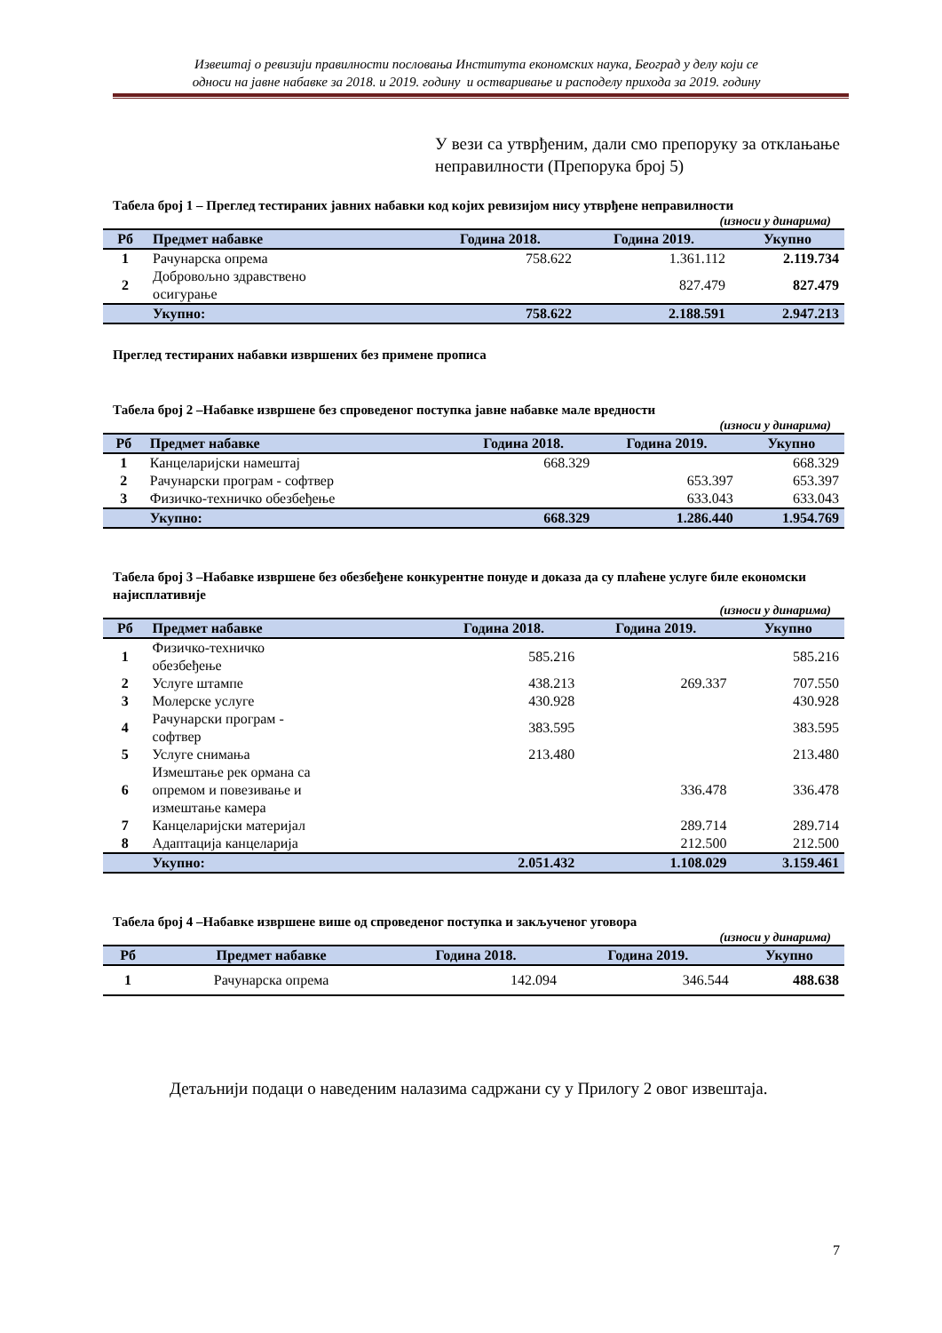Извештај о ревизији правилности пословања Института економских наука, Београд у делу који се
односи на јавне набавке за 2018. и 2019. годину и остваривање и расподелу прихода за 2019. годину
У вези са утврђеним, дали смо препоруку за отклањање неправилности (Препорука број 5)
Табела број 1 – Преглед тестираних јавних набавки код којих ревизијом нису утврђене неправилности
(износи у динарима)
| Рб | Предмет набавке | Година 2018. | Година 2019. | Укупно |
| --- | --- | --- | --- | --- |
| 1 | Рачунарска опрема | 758.622 | 1.361.112 | 2.119.734 |
| 2 | Добровољно здравствено осигурање | | 827.479 | 827.479 |
| | Укупно: | 758.622 | 2.188.591 | 2.947.213 |
Преглед тестираних набавки извршених без примене прописа
Табела број 2 –Набавке извршене без спроведеног поступка јавне набавке мале вредности
(износи у динарима)
| Рб | Предмет набавке | Година 2018. | Година 2019. | Укупно |
| --- | --- | --- | --- | --- |
| 1 | Канцеларијски намештај | 668.329 | | 668.329 |
| 2 | Рачунарски програм - софтвер | | 653.397 | 653.397 |
| 3 | Физичко-техничко обезбеђење | | 633.043 | 633.043 |
| | Укупно: | 668.329 | 1.286.440 | 1.954.769 |
Табела број 3 –Набавке извршене без обезбеђене конкурентне понуде и доказа да су плаћене услуге биле економски најисплативије
(износи у динарима)
| Рб | Предмет набавке | Година 2018. | Година 2019. | Укупно |
| --- | --- | --- | --- | --- |
| 1 | Физичко-техничко обезбеђење | 585.216 | | 585.216 |
| 2 | Услуге штампе | 438.213 | 269.337 | 707.550 |
| 3 | Молерске услуге | 430.928 | | 430.928 |
| 4 | Рачунарски програм - софтвер | 383.595 | | 383.595 |
| 5 | Услуге снимања | 213.480 | | 213.480 |
| 6 | Измештање рек ормана са опремом и повезивање и измештање камера | | 336.478 | 336.478 |
| 7 | Канцеларијски материјал | | 289.714 | 289.714 |
| 8 | Адаптација канцеларија | | 212.500 | 212.500 |
| | Укупно: | 2.051.432 | 1.108.029 | 3.159.461 |
Табела број 4 –Набавке извршене више од спроведеног поступка и закљученог уговора
(износи у динарима)
| Рб | Предмет набавке | Година 2018. | Година 2019. | Укупно |
| --- | --- | --- | --- | --- |
| 1 | Рачунарска опрема | 142.094 | 346.544 | 488.638 |
Детаљнији подаци о наведеним налазима садржани су у Прилогу 2 овог извештаја.
7